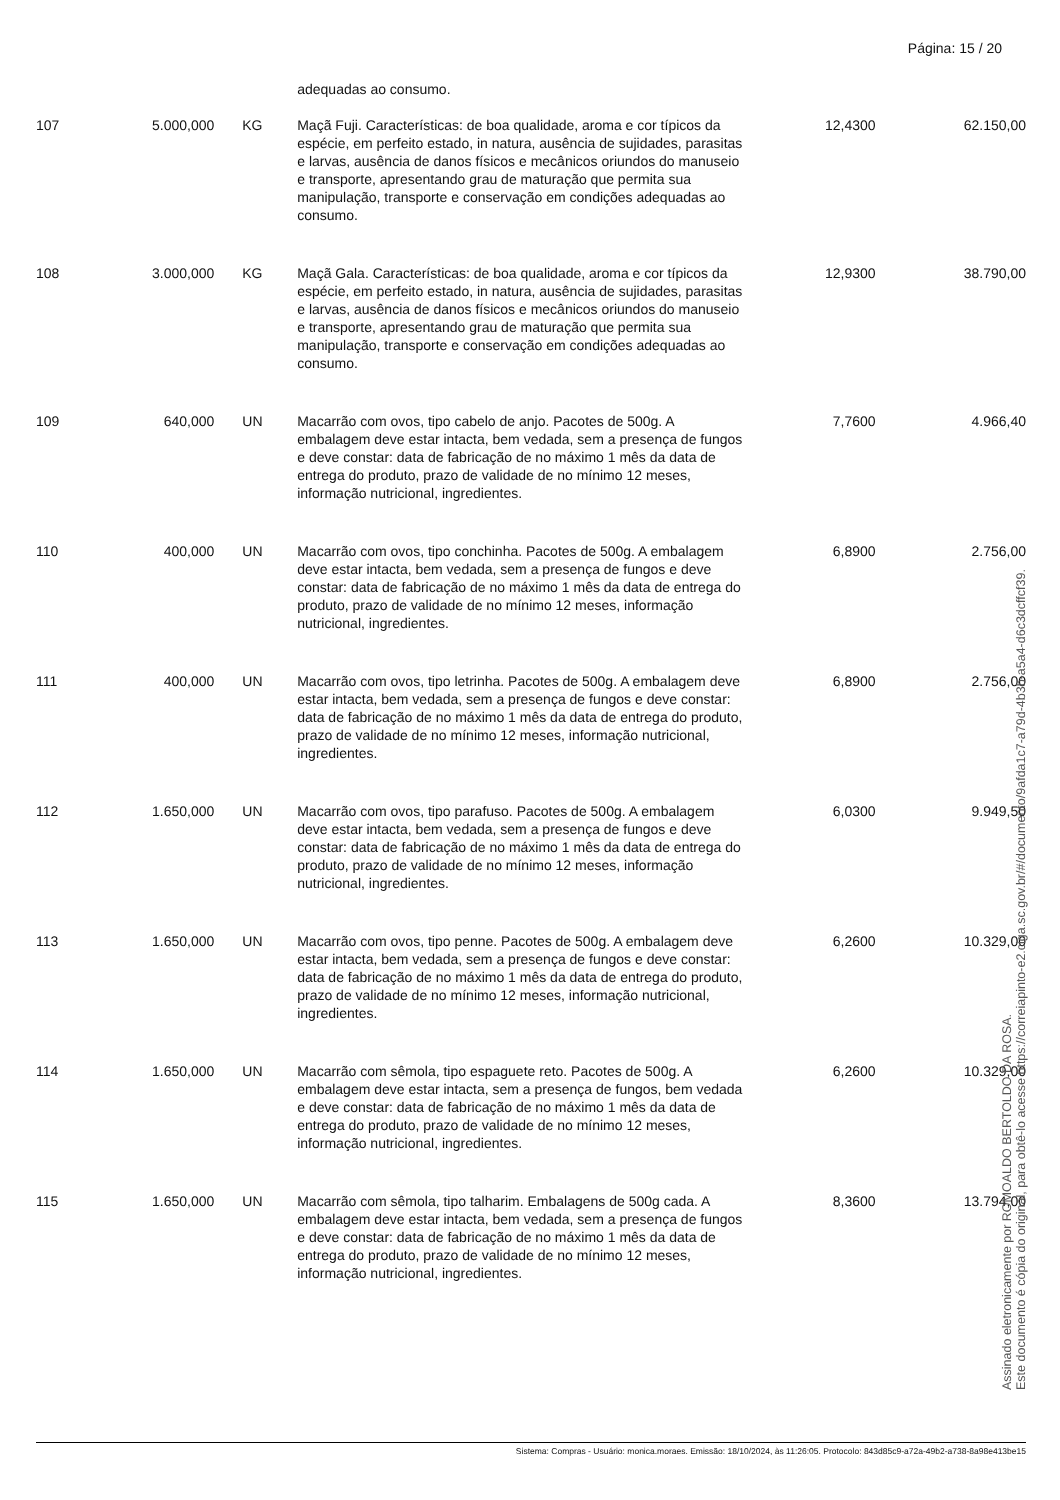Página: 15 / 20
| | | | adequadas ao consumo. | | |
| 107 | 5.000,000 | KG | Maçã Fuji. Características: de boa qualidade, aroma e cor típicos da espécie, em perfeito estado, in natura, ausência de sujidades, parasitas e larvas, ausência de danos físicos e mecânicos oriundos do manuseio e transporte, apresentando grau de maturação que permita sua manipulação, transporte e conservação em condições adequadas ao consumo. | 12,4300 | 62.150,00 |
| 108 | 3.000,000 | KG | Maçã Gala. Características: de boa qualidade, aroma e cor típicos da espécie, em perfeito estado, in natura, ausência de sujidades, parasitas e larvas, ausência de danos físicos e mecânicos oriundos do manuseio e transporte, apresentando grau de maturação que permita sua manipulação, transporte e conservação em condições adequadas ao consumo. | 12,9300 | 38.790,00 |
| 109 | 640,000 | UN | Macarrão com ovos, tipo cabelo de anjo. Pacotes de 500g. A embalagem deve estar intacta, bem vedada, sem a presença de fungos e deve constar: data de fabricação de no máximo 1 mês da data de entrega do produto, prazo de validade de no mínimo 12 meses, informação nutricional, ingredientes. | 7,7600 | 4.966,40 |
| 110 | 400,000 | UN | Macarrão com ovos, tipo conchinha. Pacotes de 500g. A embalagem deve estar intacta, bem vedada, sem a presença de fungos e deve constar: data de fabricação de no máximo 1 mês da data de entrega do produto, prazo de validade de no mínimo 12 meses, informação nutricional, ingredientes. | 6,8900 | 2.756,00 |
| 111 | 400,000 | UN | Macarrão com ovos, tipo letrinha. Pacotes de 500g. A embalagem deve estar intacta, bem vedada, sem a presença de fungos e deve constar: data de fabricação de no máximo 1 mês da data de entrega do produto, prazo de validade de no mínimo 12 meses, informação nutricional, ingredientes. | 6,8900 | 2.756,00 |
| 112 | 1.650,000 | UN | Macarrão com ovos, tipo parafuso. Pacotes de 500g. A embalagem deve estar intacta, bem vedada, sem a presença de fungos e deve constar: data de fabricação de no máximo 1 mês da data de entrega do produto, prazo de validade de no mínimo 12 meses, informação nutricional, ingredientes. | 6,0300 | 9.949,50 |
| 113 | 1.650,000 | UN | Macarrão com ovos, tipo penne. Pacotes de 500g. A embalagem deve estar intacta, bem vedada, sem a presença de fungos e deve constar: data de fabricação de no máximo 1 mês da data de entrega do produto, prazo de validade de no mínimo 12 meses, informação nutricional, ingredientes. | 6,2600 | 10.329,00 |
| 114 | 1.650,000 | UN | Macarrão com sêmola, tipo espaguete reto. Pacotes de 500g. A embalagem deve estar intacta, sem a presença de fungos, bem vedada e deve constar: data de fabricação de no máximo 1 mês da data de entrega do produto, prazo de validade de no mínimo 12 meses, informação nutricional, ingredientes. | 6,2600 | 10.329,00 |
| 115 | 1.650,000 | UN | Macarrão com sêmola, tipo talharim. Embalagens de 500g cada. A embalagem deve estar intacta, bem vedada, sem a presença de fungos e deve constar: data de fabricação de no máximo 1 mês da data de entrega do produto, prazo de validade de no mínimo 12 meses, informação nutricional, ingredientes. | 8,3600 | 13.794,00 |
Assinado eletronicamente por ROMOALDO BERTOLDO DA ROSA.
Este documento é cópia do original, para obtê-lo acesse https://correiapinto-e2.ciga.sc.gov.br/#/documento/9afda1c7-a79d-4b3b-a5a4-d6c3dcffcf39.
Sistema: Compras - Usuário: monica.moraes. Emissão: 18/10/2024, às 11:26:05. Protocolo: 843d85c9-a72a-49b2-a738-8a98e413be15